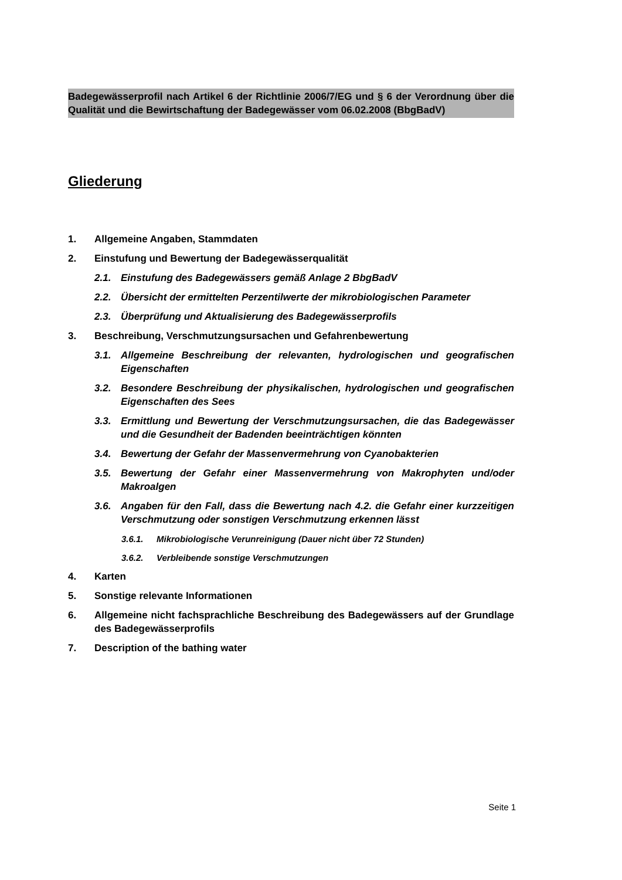Badegewässerprofil nach Artikel 6 der Richtlinie 2006/7/EG und § 6 der Verordnung über die Qualität und die Bewirtschaftung der Badegewässer vom 06.02.2008 (BbgBadV)
Gliederung
1. Allgemeine Angaben, Stammdaten
2. Einstufung und Bewertung der Badegewässerqualität
2.1. Einstufung des Badegewässers gemäß Anlage 2 BbgBadV
2.2. Übersicht der ermittelten Perzentilwerte der mikrobiologischen Parameter
2.3. Überprüfung und Aktualisierung des Badegewässerprofils
3. Beschreibung, Verschmutzungsursachen und Gefahrenbewertung
3.1. Allgemeine Beschreibung der relevanten, hydrologischen und geografischen Eigenschaften
3.2. Besondere Beschreibung der physikalischen, hydrologischen und geografischen Eigenschaften des Sees
3.3. Ermittlung und Bewertung der Verschmutzungsursachen, die das Badegewässer und die Gesundheit der Badenden beeinträchtigen könnten
3.4. Bewertung der Gefahr der Massenvermehrung von Cyanobakterien
3.5. Bewertung der Gefahr einer Massenvermehrung von Makrophyten und/oder Makroalgen
3.6. Angaben für den Fall, dass die Bewertung nach 4.2. die Gefahr einer kurzzeitigen Verschmutzung oder sonstigen Verschmutzung erkennen lässt
3.6.1. Mikrobiologische Verunreinigung (Dauer nicht über 72 Stunden)
3.6.2. Verbleibende sonstige Verschmutzungen
4. Karten
5. Sonstige relevante Informationen
6. Allgemeine nicht fachsprachliche Beschreibung des Badegewässers auf der Grundlage des Badegewässerprofils
7. Description of the bathing water
Seite 1